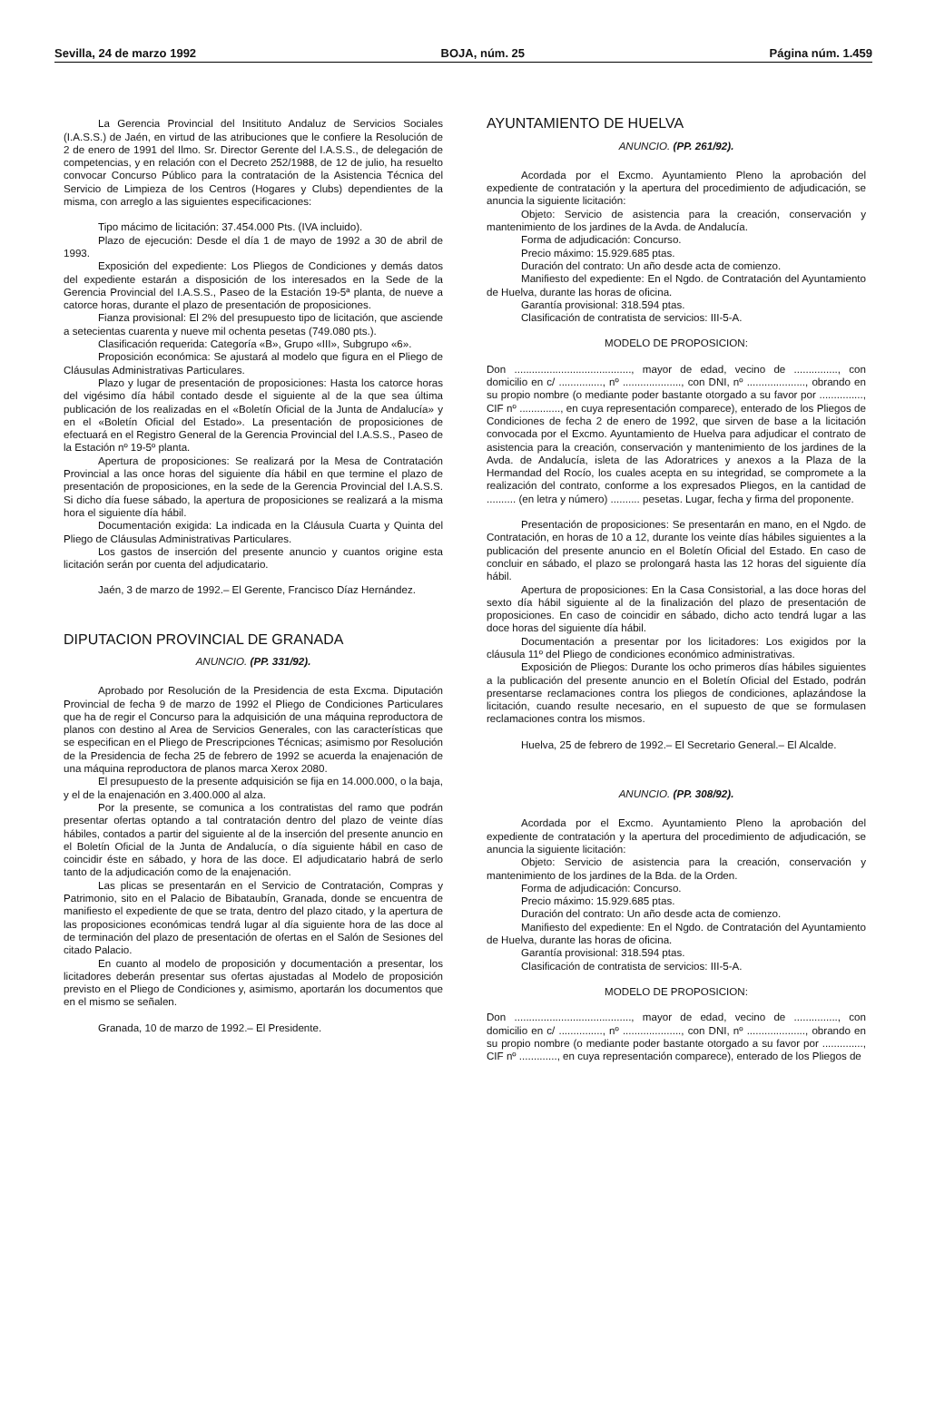Sevilla, 24 de marzo 1992 BOJA, núm. 25 Página núm. 1.459
La Gerencia Provincial del Insitituto Andaluz de Servicios Sociales (I.A.S.S.) de Jaén, en virtud de las atribuciones que le confiere la Resolución de 2 de enero de 1991 del Ilmo. Sr. Director Gerente del I.A.S.S., de delegación de competencias, y en relación con el Decreto 252/1988, de 12 de julio, ha resuelto convocar Concurso Público para la contratación de la Asistencia Técnica del Servicio de Limpieza de los Centros (Hogares y Clubs) dependientes de la misma, con arreglo a las siguientes especificaciones:
Tipo mácimo de licitación: 37.454.000 Pts. (IVA incluido).
Plazo de ejecución: Desde el día 1 de mayo de 1992 a 30 de abril de 1993.
Exposición del expediente: Los Pliegos de Condiciones y demás datos del expediente estarán a disposición de los interesados en la Sede de la Gerencia Provincial del I.A.S.S., Paseo de la Estación 19-5ª planta, de nueve a catorce horas, durante el plazo de presentación de proposiciones.
Fianza provisional: El 2% del presupuesto tipo de licitación, que asciende a setecientas cuarenta y nueve mil ochenta pesetas (749.080 pts.).
Clasificación requerida: Categoría «B», Grupo «III», Subgrupo «6».
Proposición económica: Se ajustará al modelo que figura en el Pliego de Cláusulas Administrativas Particulares.
Plazo y lugar de presentación de proposiciones: Hasta los catorce horas del vigésimo día hábil contado desde el siguiente al de la que sea última publicación de los realizadas en el «Boletín Oficial de la Junta de Andalucía» y en el «Boletín Oficial del Estado». La presentación de proposiciones de efectuará en el Registro General de la Gerencia Provincial del I.A.S.S., Paseo de la Estación nº 19-5º planta.
Apertura de proposiciones: Se realizará por la Mesa de Contratación Provincial a las once horas del siguiente día hábil en que termine el plazo de presentación de proposiciones, en la sede de la Gerencia Provincial del I.A.S.S. Si dicho día fuese sábado, la apertura de proposiciones se realizará a la misma hora el siguiente día hábil.
Documentación exigida: La indicada en la Cláusula Cuarta y Quinta del Pliego de Cláusulas Administrativas Particulares.
Los gastos de inserción del presente anuncio y cuantos origine esta licitación serán por cuenta del adjudicatario.
Jaén, 3 de marzo de 1992.– El Gerente, Francisco Díaz Hernández.
DIPUTACION PROVINCIAL DE GRANADA
ANUNCIO. (PP. 331/92).
Aprobado por Resolución de la Presidencia de esta Excma. Diputación Provincial de fecha 9 de marzo de 1992 el Pliego de Condiciones Particulares que ha de regir el Concurso para la adquisición de una máquina reproductora de planos con destino al Area de Servicios Generales, con las características que se especifican en el Pliego de Prescripciones Técnicas; asimismo por Resolución de la Presidencia de fecha 25 de febrero de 1992 se acuerda la enajenación de una máquina reproductora de planos marca Xerox 2080.
El presupuesto de la presente adquisición se fija en 14.000.000, o la baja, y el de la enajenación en 3.400.000 al alza.
Por la presente, se comunica a los contratistas del ramo que podrán presentar ofertas optando a tal contratación dentro del plazo de veinte días hábiles, contados a partir del siguiente al de la inserción del presente anuncio en el Boletín Oficial de la Junta de Andalucía, o día siguiente hábil en caso de coincidir éste en sábado, y hora de las doce. El adjudicatario habrá de serlo tanto de la adjudicación como de la enajenación.
Las plicas se presentarán en el Servicio de Contratación, Compras y Patrimonio, sito en el Palacio de Bibataubín, Granada, donde se encuentra de manifiesto el expediente de que se trata, dentro del plazo citado, y la apertura de las proposiciones económicas tendrá lugar al día siguiente hora de las doce al de terminación del plazo de presentación de ofertas en el Salón de Sesiones del citado Palacio.
En cuanto al modelo de proposición y documentación a presentar, los licitadores deberán presentar sus ofertas ajustadas al Modelo de proposición previsto en el Pliego de Condiciones y, asimismo, aportarán los documentos que en el mismo se señalen.
Granada, 10 de marzo de 1992.– El Presidente.
AYUNTAMIENTO DE HUELVA
ANUNCIO. (PP. 261/92).
Acordada por el Excmo. Ayuntamiento Pleno la aprobación del expediente de contratación y la apertura del procedimiento de adjudicación, se anuncia la siguiente licitación:
Objeto: Servicio de asistencia para la creación, conservación y mantenimiento de los jardines de la Avda. de Andalucía.
Forma de adjudicación: Concurso.
Precio máximo: 15.929.685 ptas.
Duración del contrato: Un año desde acta de comienzo.
Manifiesto del expediente: En el Ngdo. de Contratación del Ayuntamiento de Huelva, durante las horas de oficina.
Garantía provisional: 318.594 ptas.
Clasificación de contratista de servicios: III-5-A.
MODELO DE PROPOSICION:
Don ........................................, mayor de edad, vecino de ..............., con domicilio en c/ ..............., nº ...................., con DNI, nº ...................., obrando en su propio nombre (o mediante poder bastante otorgado a su favor por ..............., CIF nº .............., en cuya representación comparece), enterado de los Pliegos de Condiciones de fecha 2 de enero de 1992, que sirven de base a la licitación convocada por el Excmo. Ayuntamiento de Huelva para adjudicar el contrato de asistencia para la creación, conservación y mantenimiento de los jardines de la Avda. de Andalucía, isleta de las Adoratrices y anexos a la Plaza de la Hermandad del Rocío, los cuales acepta en su integridad, se compromete a la realización del contrato, conforme a los expresados Pliegos, en la cantidad de .......... (en letra y número) .......... pesetas. Lugar, fecha y firma del proponente.
Presentación de proposiciones: Se presentarán en mano, en el Ngdo. de Contratación, en horas de 10 a 12, durante los veinte días hábiles siguientes a la publicación del presente anuncio en el Boletín Oficial del Estado. En caso de concluir en sábado, el plazo se prolongará hasta las 12 horas del siguiente día hábil.
Apertura de proposiciones: En la Casa Consistorial, a las doce horas del sexto día hábil siguiente al de la finalización del plazo de presentación de proposiciones. En caso de coincidir en sábado, dicho acto tendrá lugar a las doce horas del siguiente día hábil.
Documentación a presentar por los licitadores: Los exigidos por la cláusula 11º del Pliego de condiciones económico administrativas.
Exposición de Pliegos: Durante los ocho primeros días hábiles siguientes a la publicación del presente anuncio en el Boletín Oficial del Estado, podrán presentarse reclamaciones contra los pliegos de condiciones, aplazándose la licitación, cuando resulte necesario, en el supuesto de que se formulasen reclamaciones contra los mismos.
Huelva, 25 de febrero de 1992.– El Secretario General.– El Alcalde.
ANUNCIO. (PP. 308/92).
Acordada por el Excmo. Ayuntamiento Pleno la aprobación del expediente de contratación y la apertura del procedimiento de adjudicación, se anuncia la siguiente licitación:
Objeto: Servicio de asistencia para la creación, conservación y mantenimiento de los jardines de la Bda. de la Orden.
Forma de adjudicación: Concurso.
Precio máximo: 15.929.685 ptas.
Duración del contrato: Un año desde acta de comienzo.
Manifiesto del expediente: En el Ngdo. de Contratación del Ayuntamiento de Huelva, durante las horas de oficina.
Garantía provisional: 318.594 ptas.
Clasificación de contratista de servicios: III-5-A.
MODELO DE PROPOSICION:
Don ........................................, mayor de edad, vecino de ..............., con domicilio en c/ ..............., nº ...................., con DNI, nº ...................., obrando en su propio nombre (o mediante poder bastante otorgado a su favor por .............., CIF nº ............., en cuya representación comparece), enterado de los Pliegos de